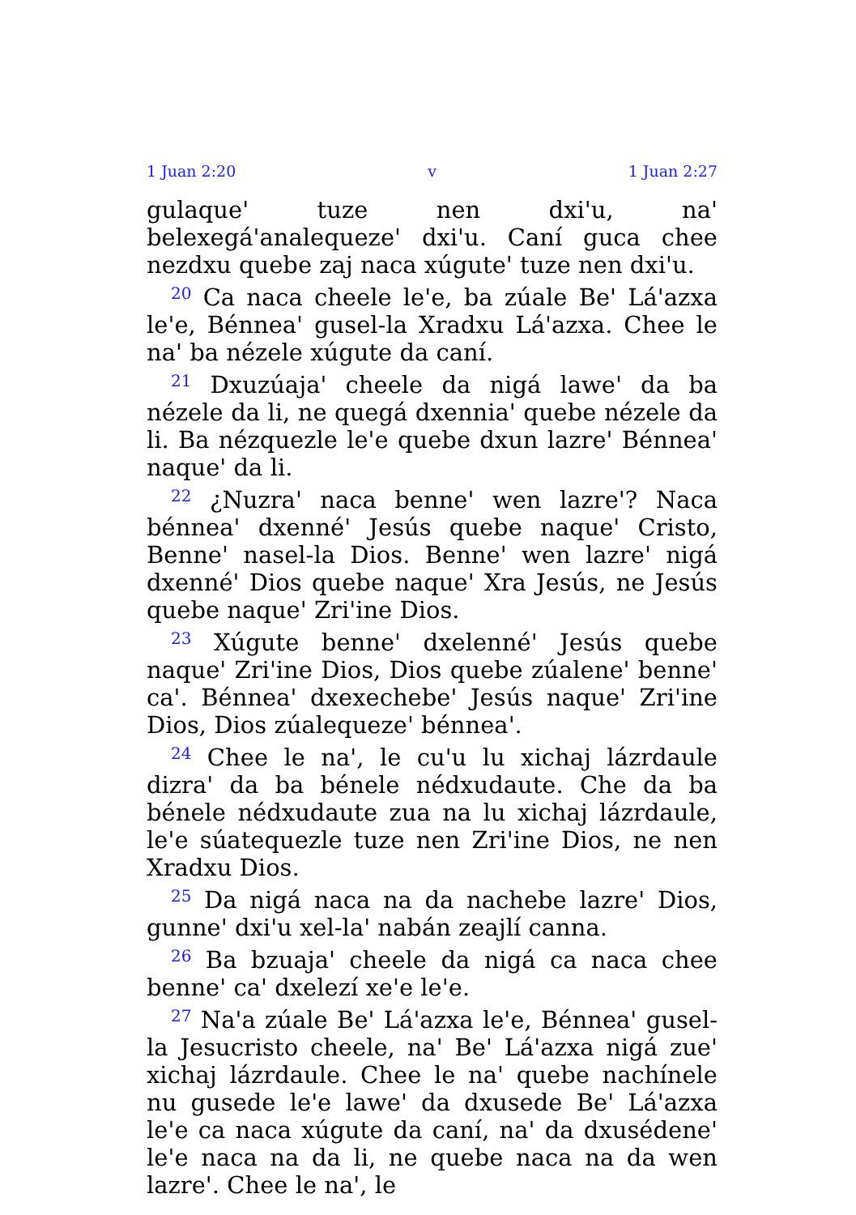1 Juan 2:20 v 1 Juan 2:27
gulaque' tuze nen dxi'u, na' belexegá'analequeze' dxi'u. Caní guca chee nezdxu quebe zaj naca xúgute' tuze nen dxi'u.
<sup>20</sup> Ca naca cheele le'e, ba zúale Be' Lá'azxa le'e, Bénnea' gusel-la Xradxu Lá'azxa. Chee le na' ba nézele xúgute da caní.
<sup>21</sup> Dxuzúaja' cheele da nigá lawe' da ba nézele da li, ne quegá dxennia' quebe nézele da li. Ba nézquezle le'e quebe dxun lazre' Bénnea' naque' da li.
<sup>22</sup> ¿Nuzra' naca benne' wen lazre'? Naca bénnea' dxenné' Jesús quebe naque' Cristo, Benne' nasel-la Dios. Benne' wen lazre' nigá dxenné' Dios quebe naque' Xra Jesús, ne Jesús quebe naque' Zri'ine Dios.
<sup>23</sup> Xúgute benne' dxelenné' Jesús quebe naque' Zri'ine Dios, Dios quebe zúalene' benne' ca'. Bénnea' dxexechebe' Jesús naque' Zri'ine Dios, Dios zúalequeze' bénnea'.
<sup>24</sup> Chee le na', le cu'u lu xichaj lázrdaule dizra' da ba bénele nédxudaute. Che da ba bénele nédxudaute zua na lu xichaj lázrdaule, le'e súatequezle tuze nen Zri'ine Dios, ne nen Xradxu Dios.
<sup>25</sup> Da nigá naca na da nachebe lazre' Dios, gunne' dxi'u xel-la' nabán zeajlí canna.
<sup>26</sup> Ba bzuaja' cheele da nigá ca naca chee benne' ca' dxelezí xe'e le'e.
<sup>27</sup> Na'a zúale Be' Lá'azxa le'e, Bénnea' gusel-la Jesucristo cheele, na' Be' Lá'azxa nigá zue' xichaj lázrdaule. Chee le na' quebe nachínele nu gusede le'e lawe' da dxusede Be' Lá'azxa le'e ca naca xúgute da caní, na' da dxusédene' le'e naca na da li, ne quebe naca na da wen lazre'. Chee le na', le